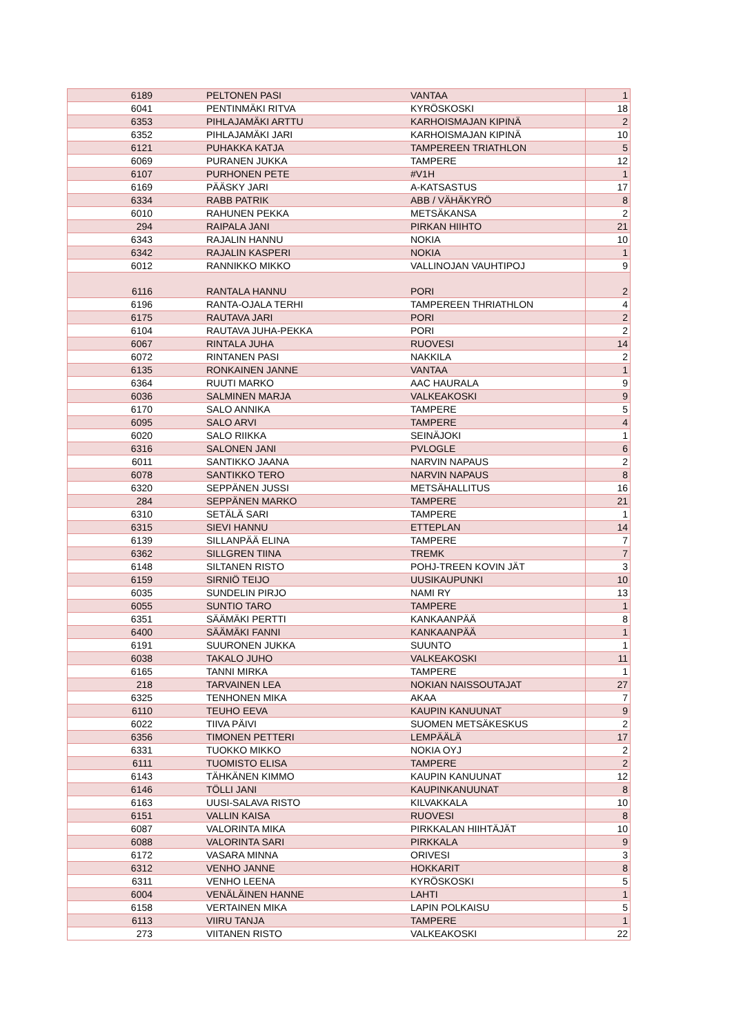| 6189 | PELTONEN PASI | VANTAA | 1 |
| 6041 | PENTINMÄKI RITVA | KYRÖSKOSKI | 18 |
| 6353 | PIHLAJAMÄKI ARTTU | KARHOISMAJAN KIPINÄ | 2 |
| 6352 | PIHLAJAMÄKI JARI | KARHOISMAJAN KIPINÄ | 10 |
| 6121 | PUHAKKA KATJA | TAMPEREEN TRIATHLON | 5 |
| 6069 | PURANEN JUKKA | TAMPERE | 12 |
| 6107 | PURHONEN PETE | #V1H | 1 |
| 6169 | PÄÄSKY JARI | A-KATSASTUS | 17 |
| 6334 | RABB PATRIK | ABB / VÄHÄKYRÖ | 8 |
| 6010 | RAHUNEN PEKKA | METSÄKANSA | 2 |
| 294 | RAIPALA JANI | PIRKAN HIIHTO | 21 |
| 6343 | RAJALIN HANNU | NOKIA | 10 |
| 6342 | RAJALIN KASPERI | NOKIA | 1 |
| 6012 | RANNIKKO MIKKO | VALLINOJAN VAUHTIPOJ | 9 |
| 6116 | RANTALA HANNU | PORI | 2 |
| 6196 | RANTA-OJALA TERHI | TAMPEREEN THRIATHLON | 4 |
| 6175 | RAUTAVA JARI | PORI | 2 |
| 6104 | RAUTAVA JUHA-PEKKA | PORI | 2 |
| 6067 | RINTALA JUHA | RUOVESI | 14 |
| 6072 | RINTANEN PASI | NAKKILA | 2 |
| 6135 | RONKAINEN JANNE | VANTAA | 1 |
| 6364 | RUUTI MARKO | AAC HAURALA | 9 |
| 6036 | SALMINEN MARJA | VALKEAKOSKI | 9 |
| 6170 | SALO ANNIKA | TAMPERE | 5 |
| 6095 | SALO ARVI | TAMPERE | 4 |
| 6020 | SALO RIIKKA | SEINÄJOKI | 1 |
| 6316 | SALONEN JANI | PVLOGLE | 6 |
| 6011 | SANTIKKO JAANA | NARVIN NAPAUS | 2 |
| 6078 | SANTIKKO TERO | NARVIN NAPAUS | 8 |
| 6320 | SEPPÄNEN JUSSI | METSÄHALLITUS | 16 |
| 284 | SEPPÄNEN MARKO | TAMPERE | 21 |
| 6310 | SETÄLÄ SARI | TAMPERE | 1 |
| 6315 | SIEVI HANNU | ETTEPLAN | 14 |
| 6139 | SILLANPÄÄ ELINA | TAMPERE | 7 |
| 6362 | SILLGREN TIINA | TREMK | 7 |
| 6148 | SILTANEN RISTO | POHJ-TREEN KOVIN JÄT | 3 |
| 6159 | SIRNIÖ TEIJO | UUSIKAUPUNKI | 10 |
| 6035 | SUNDELIN PIRJO | NAMI RY | 13 |
| 6055 | SUNTIO TARO | TAMPERE | 1 |
| 6351 | SÄÄMÄKI PERTTI | KANKAANPÄÄ | 8 |
| 6400 | SÄÄMÄKI FANNI | KANKAANPÄÄ | 1 |
| 6191 | SUURONEN JUKKA | SUUNTO | 1 |
| 6038 | TAKALO JUHO | VALKEAKOSKI | 11 |
| 6165 | TANNI MIRKA | TAMPERE | 1 |
| 218 | TARVAINEN LEA | NOKIAN NAISSOUTAJAT | 27 |
| 6325 | TENHONEN MIKA | AKAA | 7 |
| 6110 | TEUHO EEVA | KAUPIN KANUUNAT | 9 |
| 6022 | TIIVA PÄIVI | SUOMEN METSÄKESKUS | 2 |
| 6356 | TIMONEN PETTERI | LEMPÄÄLÄ | 17 |
| 6331 | TUOKKO MIKKO | NOKIA OYJ | 2 |
| 6111 | TUOMISTO ELISA | TAMPERE | 2 |
| 6143 | TÄHKÄNEN KIMMO | KAUPIN KANUUNAT | 12 |
| 6146 | TÖLLI JANI | KAUPINKANUUNAT | 8 |
| 6163 | UUSI-SALAVA RISTO | KILVAKKALA | 10 |
| 6151 | VALLIN KAISA | RUOVESI | 8 |
| 6087 | VALORINTA MIKA | PIRKKALAN HIIHTÄJÄT | 10 |
| 6088 | VALORINTA SARI | PIRKKALA | 9 |
| 6172 | VASARA MINNA | ORIVESI | 3 |
| 6312 | VENHO JANNE | HOKKARIT | 8 |
| 6311 | VENHO LEENA | KYRÖSKOSKI | 5 |
| 6004 | VENÄLÄINEN HANNE | LAHTI | 1 |
| 6158 | VERTAINEN MIKA | LAPIN POLKAISU | 5 |
| 6113 | VIIRU TANJA | TAMPERE | 1 |
| 273 | VIITANEN RISTO | VALKEAKOSKI | 22 |